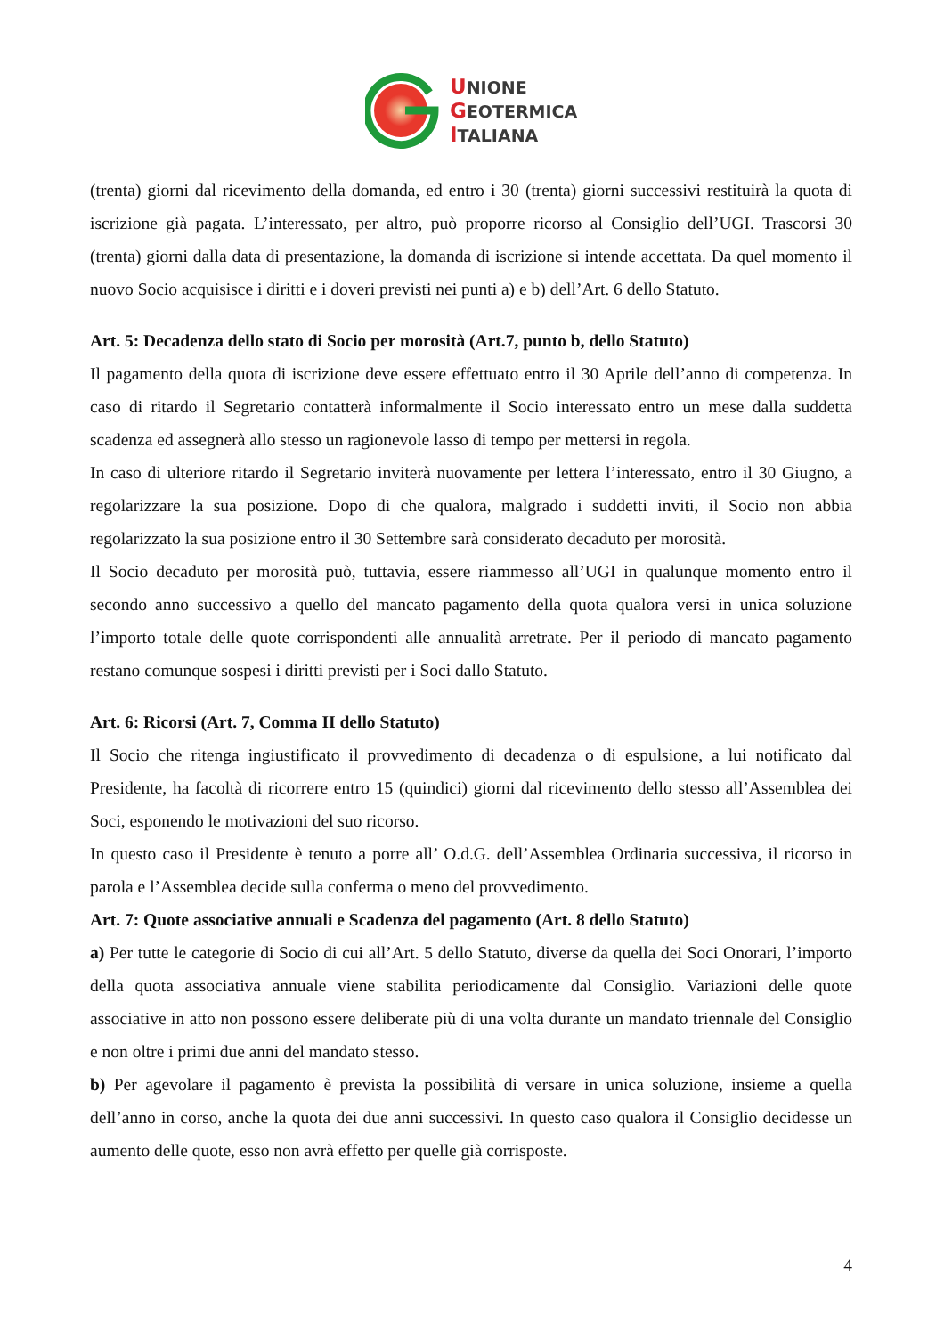UNIONE
GEOTERMICA
ITALIANA
(trenta) giorni dal ricevimento della domanda, ed entro i 30 (trenta) giorni successivi restituirà la quota di iscrizione già pagata. L’interessato, per altro, può proporre ricorso al Consiglio dell’UGI. Trascorsi 30 (trenta) giorni dalla data di presentazione, la domanda di iscrizione si intende accettata. Da quel momento il nuovo Socio acquisisce i diritti e i doveri previsti nei punti a) e b) dell’Art. 6 dello Statuto.
Art. 5: Decadenza dello stato di Socio per morosità (Art.7, punto b, dello Statuto)
Il pagamento della quota di iscrizione deve essere effettuato entro il 30 Aprile dell’anno di competenza. In caso di ritardo il Segretario contatterà informalmente il Socio interessato entro un mese dalla suddetta scadenza ed assegnerà allo stesso un ragionevole lasso di tempo per mettersi in regola.
In caso di ulteriore ritardo il Segretario inviterà nuovamente per lettera l’interessato, entro il 30 Giugno, a regolarizzare la sua posizione. Dopo di che qualora, malgrado i suddetti inviti, il Socio non abbia regolarizzato la sua posizione entro il 30 Settembre sarà considerato decaduto per morosità.
Il Socio decaduto per morosità può, tuttavia, essere riammesso all’UGI in qualunque momento entro il secondo anno successivo a quello del mancato pagamento della quota qualora versi in unica soluzione l’importo totale delle quote corrispondenti alle annualità arretrate. Per il periodo di mancato pagamento restano comunque sospesi i diritti previsti per i Soci dallo Statuto.
Art. 6: Ricorsi (Art. 7, Comma II dello Statuto)
Il Socio che ritenga ingiustificato il provvedimento di decadenza o di espulsione, a lui notificato dal Presidente, ha facoltà di ricorrere entro 15 (quindici) giorni dal ricevimento dello stesso all’Assemblea dei Soci, esponendo le motivazioni del suo ricorso.
In questo caso il Presidente è tenuto a porre all’ O.d.G. dell’Assemblea Ordinaria successiva, il ricorso in parola e l’Assemblea decide sulla conferma o meno del provvedimento.
Art. 7: Quote associative annuali e Scadenza del pagamento (Art. 8 dello Statuto)
a) Per tutte le categorie di Socio di cui all’Art. 5 dello Statuto, diverse da quella dei Soci Onorari, l’importo della quota associativa annuale viene stabilita periodicamente dal Consiglio. Variazioni delle quote associative in atto non possono essere deliberate più di una volta durante un mandato triennale del Consiglio e non oltre i primi due anni del mandato stesso.
b) Per agevolare il pagamento è prevista la possibilità di versare in unica soluzione, insieme a quella dell’anno in corso, anche la quota dei due anni successivi. In questo caso qualora il Consiglio decidesse un aumento delle quote, esso non avrà effetto per quelle già corrisposte.
4